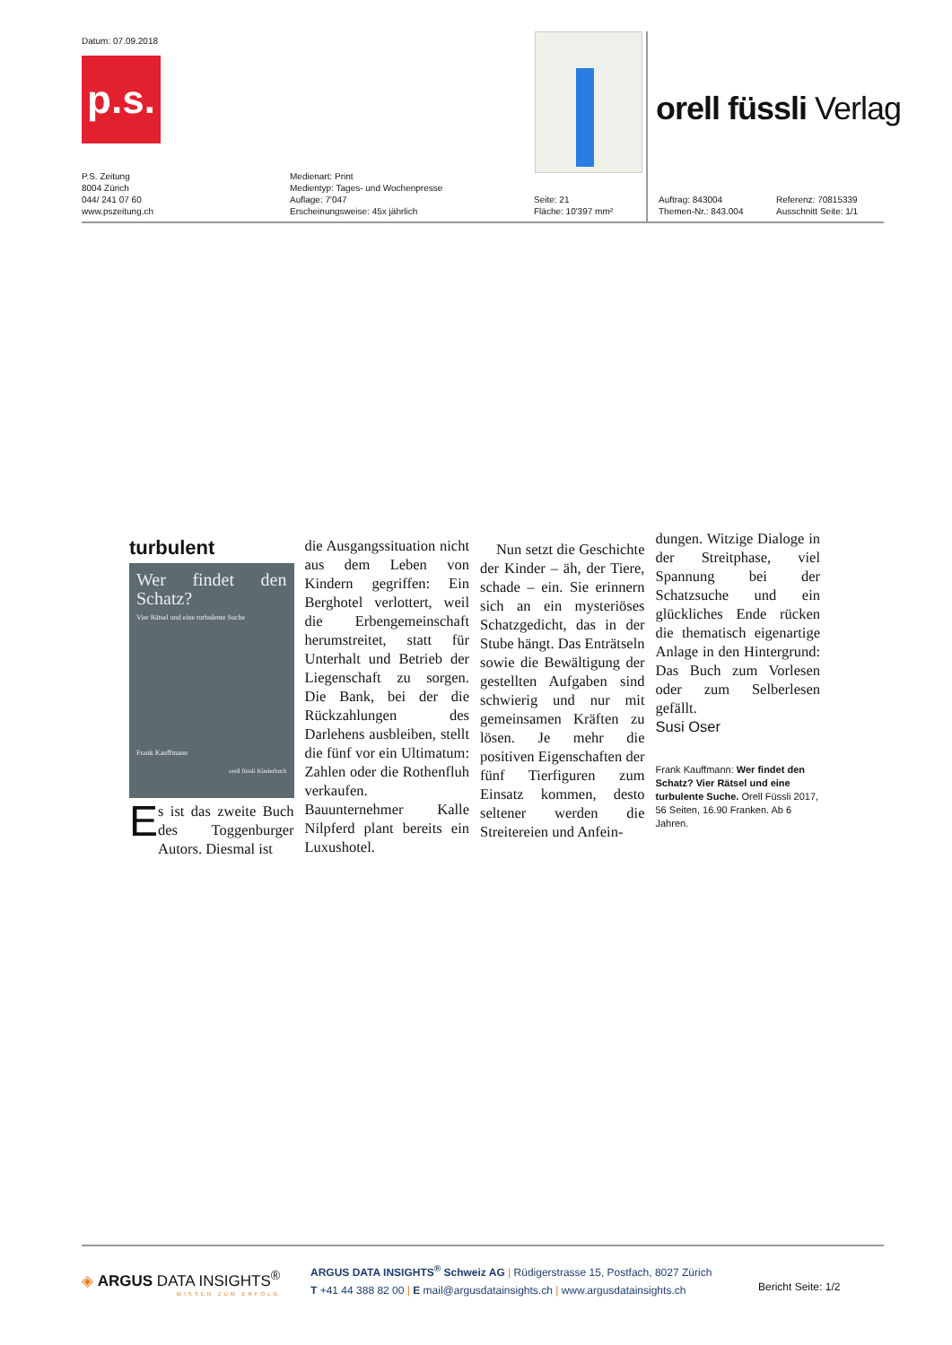Datum: 07.09.2018
p.s.
orell füssli Verlag
P.S. Zeitung
8004 Zürich
044/ 241 07 60
www.pszeitung.ch
Medienart: Print
Medientyp: Tages- und Wochenpresse
Auflage: 7'047
Erscheinungsweise: 45x jährlich
Seite: 21
Fläche: 10'397 mm²
Auftrag: 843004
Themen-Nr.: 843.004
Referenz: 70815339
Ausschnitt Seite: 1/1
turbulent
Wer findet den Schatz?
Vier Rätsel und eine turbulente Suche
Frank Kauffmann
orell füssli Kinderbuch
Es ist das zweite Buch des Toggenburger Autors. Diesmal ist
die Ausgangssituation nicht aus dem Leben von Kindern gegriffen: Ein Berghotel verlottert, weil die Erbengemeinschaft herumstreitet, statt für Unterhalt und Betrieb der Liegenschaft zu sorgen. Die Bank, bei der die Rückzahlungen des Darlehens ausbleiben, stellt die fünf vor ein Ultimatum: Zahlen oder die Rothenfluh verkaufen. Bauunternehmer Kalle Nilpferd plant bereits ein Luxushotel.
Nun setzt die Geschichte der Kinder – äh, der Tiere, schade – ein. Sie erinnern sich an ein mysteriöses Schatzgedicht, das in der Stube hängt. Das Enträtseln sowie die Bewältigung der gestellten Aufgaben sind schwierig und nur mit gemeinsamen Kräften zu lösen. Je mehr die positiven Eigenschaften der fünf Tierfiguren zum Einsatz kommen, desto seltener werden die Streitereien und Anfein-
dungen. Witzige Dialoge in der Streitphase, viel Spannung bei der Schatzsuche und ein glückliches Ende rücken die thematisch eigenartige Anlage in den Hintergrund: Das Buch zum Vorlesen oder zum Selberlesen gefällt.
Susi Oser
Frank Kauffmann: Wer findet den Schatz? Vier Rätsel und eine turbulente Suche. Orell Füssli 2017, 56 Seiten, 16.90 Franken. Ab 6 Jahren.
◈ ARGUS DATA INSIGHTS<sup>®</sup>
WISSEN ZUM ERFOLG
ARGUS DATA INSIGHTS<sup>®</sup> Schweiz AG | Rüdigerstrasse 15, Postfach, 8027 Zürich
T +41 44 388 82 00 | E mail@argusdatainsights.ch | www.argusdatainsights.ch
Bericht Seite: 1/2